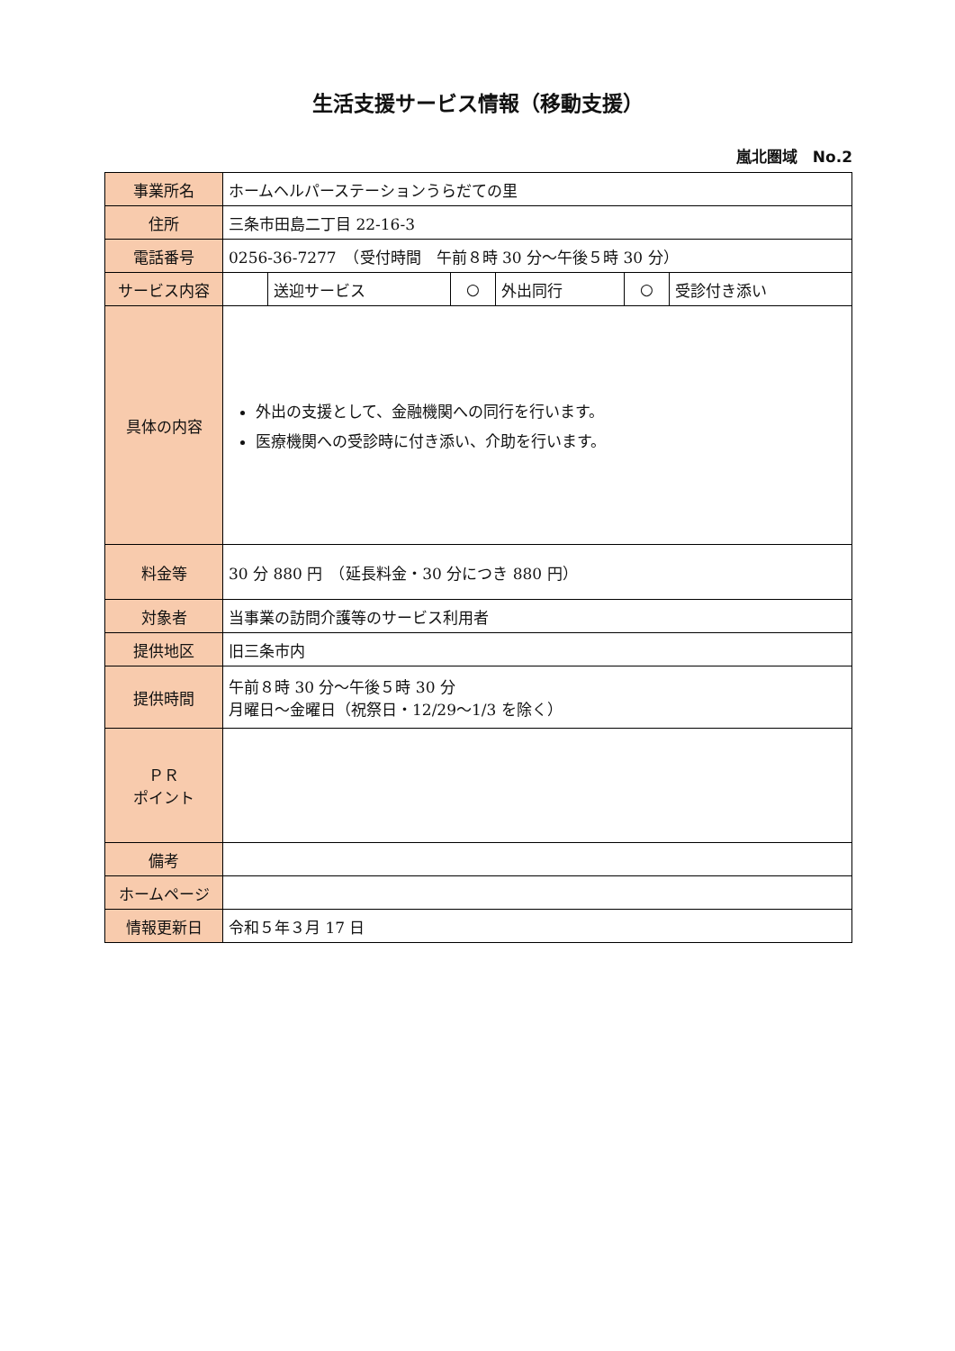生活支援サービス情報（移動支援）
嵐北圏域　No.2
| 事業所名 | ホームヘルパーステーションうらだての里 | | | | | |
| 住所 | 三条市田島二丁目 22-16-3 | | | | | |
| 電話番号 | 0256-36-7277 （受付時間 午前８時 30 分～午後５時 30 分） | | | | | |
| サービス内容 | | 送迎サービス | ○ | 外出同行 | ○ | 受診付き添い |
| 具体の内容 | 外出の支援として、金融機関への同行を行います。 医療機関への受診時に付き添い、介助を行います。 | | | | | |
| 料金等 | 30 分 880 円 （延長料金・30 分につき 880 円） | | | | | |
| 対象者 | 当事業の訪問介護等のサービス利用者 | | | | | |
| 提供地区 | 旧三条市内 | | | | | |
| 提供時間 | 午前８時 30 分～午後５時 30 分 月曜日～金曜日（祝祭日・12/29～1/3 を除く） | | | | | |
| ＰＲ ポイント | | | | | | |
| 備考 | | | | | | |
| ホームページ | | | | | | |
| 情報更新日 | 令和５年３月 17 日 | | | | | |